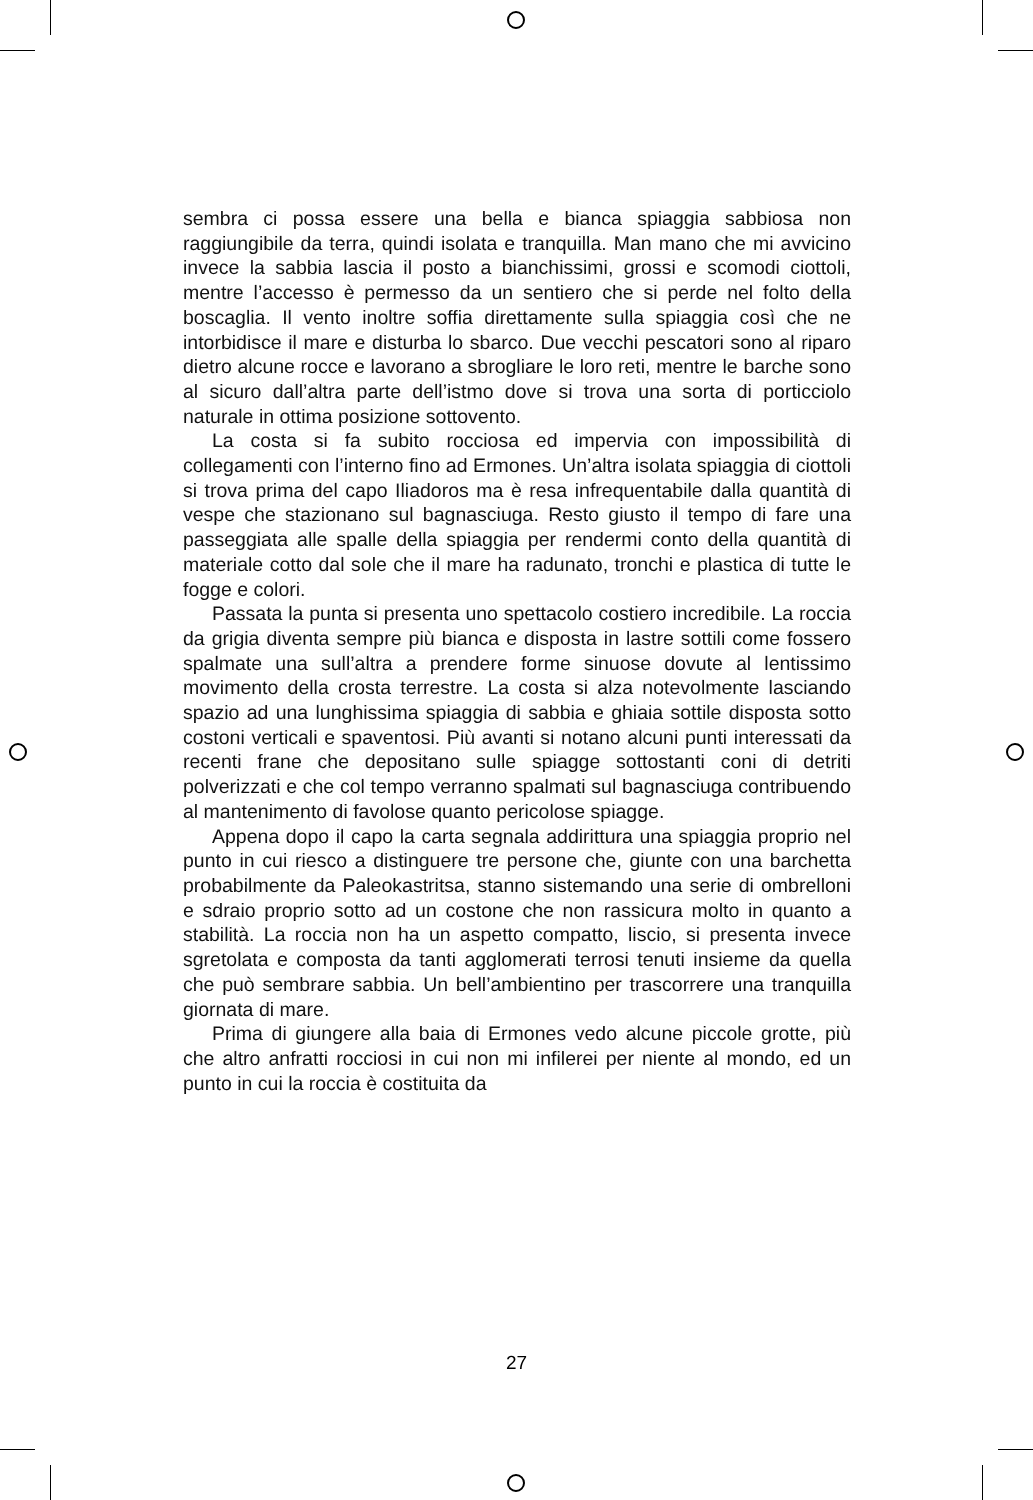sembra ci possa essere una bella e bianca spiaggia sabbiosa non raggiungibile da terra, quindi isolata e tranquilla. Man mano che mi avvicino invece la sabbia lascia il posto a bianchissimi, grossi e scomodi ciottoli, mentre l’accesso è permesso da un sentiero che si perde nel folto della boscaglia. Il vento inoltre soffia direttamente sulla spiaggia così che ne intorbidisce il mare e disturba lo sbarco. Due vecchi pescatori sono al riparo dietro alcune rocce e lavorano a sbrogliare le loro reti, mentre le barche sono al sicuro dall’altra parte dell’istmo dove si trova una sorta di porticciolo naturale in ottima posizione sottovento.
La costa si fa subito rocciosa ed impervia con impossibilità di collegamenti con l’interno fino ad Ermones. Un’altra isolata spiaggia di ciottoli si trova prima del capo Iliadoros ma è resa infrequentabile dalla quantità di vespe che stazionano sul bagnasciuga. Resto giusto il tempo di fare una passeggiata alle spalle della spiaggia per rendermi conto della quantità di materiale cotto dal sole che il mare ha radunato, tronchi e plastica di tutte le fogge e colori.
Passata la punta si presenta uno spettacolo costiero incredibile. La roccia da grigia diventa sempre più bianca e disposta in lastre sottili come fossero spalmate una sull’altra a prendere forme sinuose dovute al lentissimo movimento della crosta terrestre. La costa si alza notevolmente lasciando spazio ad una lunghissima spiaggia di sabbia e ghiaia sottile disposta sotto costoni verticali e spaventosi. Più avanti si notano alcuni punti interessati da recenti frane che depositano sulle spiagge sottostanti coni di detriti polverizzati e che col tempo verranno spalmati sul bagnasciuga contribuendo al mantenimento di favolose quanto pericolose spiagge.
Appena dopo il capo la carta segnala addirittura una spiaggia proprio nel punto in cui riesco a distinguere tre persone che, giunte con una barchetta probabilmente da Paleokastritsa, stanno sistemando una serie di ombrelloni e sdraio proprio sotto ad un costone che non rassicura molto in quanto a stabilità. La roccia non ha un aspetto compatto, liscio, si presenta invece sgretolata e composta da tanti agglomerati terrosi tenuti insieme da quella che può sembrare sabbia. Un bell’ambientino per trascorrere una tranquilla giornata di mare.
Prima di giungere alla baia di Ermones vedo alcune piccole grotte, più che altro anfratti rocciosi in cui non mi infilerei per niente al mondo, ed un punto in cui la roccia è costituita da
27